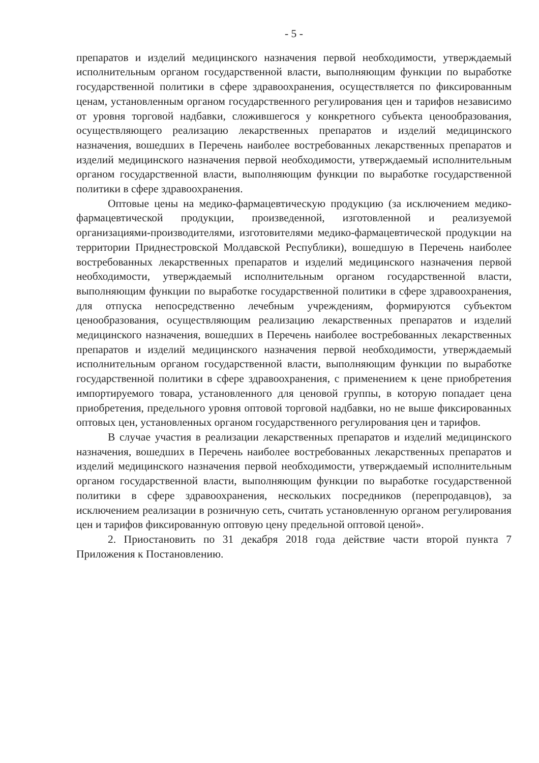- 5 -
препаратов и изделий медицинского назначения первой необходимости, утверждаемый исполнительным органом государственной власти, выполняющим функции по выработке государственной политики в сфере здравоохранения, осуществляется по фиксированным ценам, установленным органом государственного регулирования цен и тарифов независимо от уровня торговой надбавки, сложившегося у конкретного субъекта ценообразования, осуществляющего реализацию лекарственных препаратов и изделий медицинского назначения, вошедших в Перечень наиболее востребованных лекарственных препаратов и изделий медицинского назначения первой необходимости, утверждаемый исполнительным органом государственной власти, выполняющим функции по выработке государственной политики в сфере здравоохранения.
Оптовые цены на медико-фармацевтическую продукцию (за исключением медико-фармацевтической продукции, произведенной, изготовленной и реализуемой организациями-производителями, изготовителями медико-фармацевтической продукции на территории Приднестровской Молдавской Республики), вошедшую в Перечень наиболее востребованных лекарственных препаратов и изделий медицинского назначения первой необходимости, утверждаемый исполнительным органом государственной власти, выполняющим функции по выработке государственной политики в сфере здравоохранения, для отпуска непосредственно лечебным учреждениям, формируются субъектом ценообразования, осуществляющим реализацию лекарственных препаратов и изделий медицинского назначения, вошедших в Перечень наиболее востребованных лекарственных препаратов и изделий медицинского назначения первой необходимости, утверждаемый исполнительным органом государственной власти, выполняющим функции по выработке государственной политики в сфере здравоохранения, с применением к цене приобретения импортируемого товара, установленного для ценовой группы, в которую попадает цена приобретения, предельного уровня оптовой торговой надбавки, но не выше фиксированных оптовых цен, установленных органом государственного регулирования цен и тарифов.
В случае участия в реализации лекарственных препаратов и изделий медицинского назначения, вошедших в Перечень наиболее востребованных лекарственных препаратов и изделий медицинского назначения первой необходимости, утверждаемый исполнительным органом государственной власти, выполняющим функции по выработке государственной политики в сфере здравоохранения, нескольких посредников (перепродавцов), за исключением реализации в розничную сеть, считать установленную органом регулирования цен и тарифов фиксированную оптовую цену предельной оптовой ценой».
2. Приостановить по 31 декабря 2018 года действие части второй пункта 7 Приложения к Постановлению.